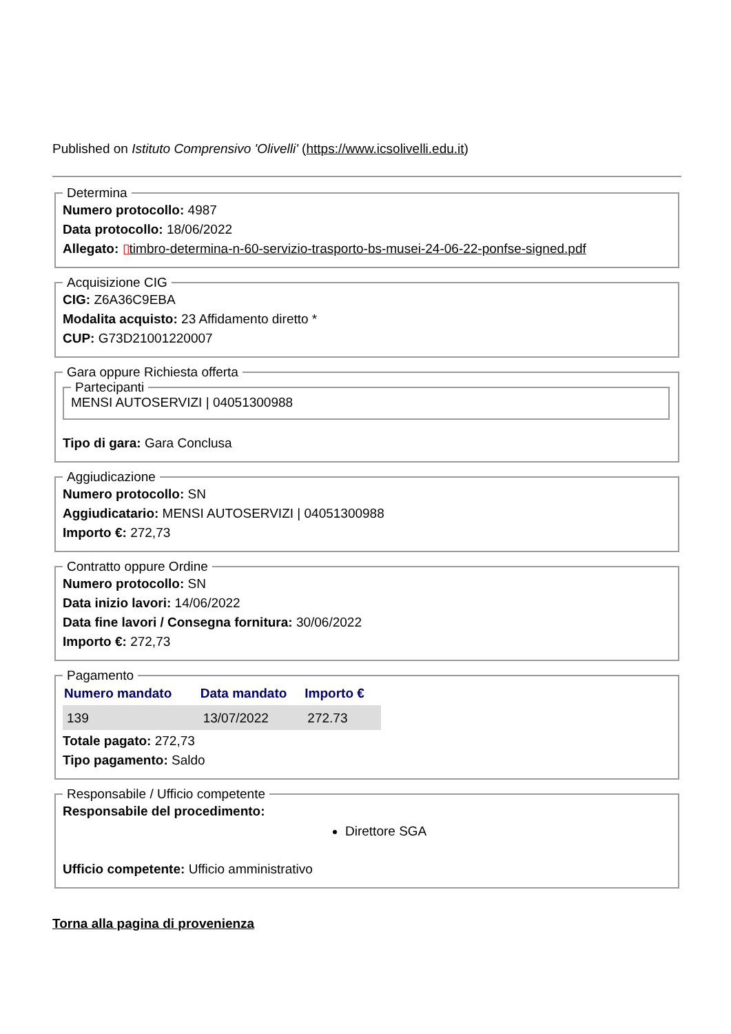Published on Istituto Comprensivo 'Olivelli' (https://www.icsolivelli.edu.it)
Determina
Numero protocollo: 4987
Data protocollo: 18/06/2022
Allegato: ▯timbro-determina-n-60-servizio-trasporto-bs-musei-24-06-22-ponfse-signed.pdf
Acquisizione CIG
CIG: Z6A36C9EBA
Modalita acquisto: 23 Affidamento diretto *
CUP: G73D21001220007
Gara oppure Richiesta offerta Partecipanti MENSI AUTOSERVIZI | 04051300988
Tipo di gara: Gara Conclusa
Aggiudicazione
Numero protocollo: SN
Aggiudicatario: MENSI AUTOSERVIZI | 04051300988
Importo €: 272,73
Contratto oppure Ordine
Numero protocollo: SN
Data inizio lavori: 14/06/2022
Data fine lavori / Consegna fornitura: 30/06/2022
Importo €: 272,73
Pagamento
| Numero mandato | Data mandato | Importo € |
| --- | --- | --- |
| 139 | 13/07/2022 | 272.73 |
Totale pagato: 272,73
Tipo pagamento: Saldo
Responsabile / Ufficio competente
Responsabile del procedimento:
Direttore SGA
Ufficio competente: Ufficio amministrativo
Torna alla pagina di provenienza